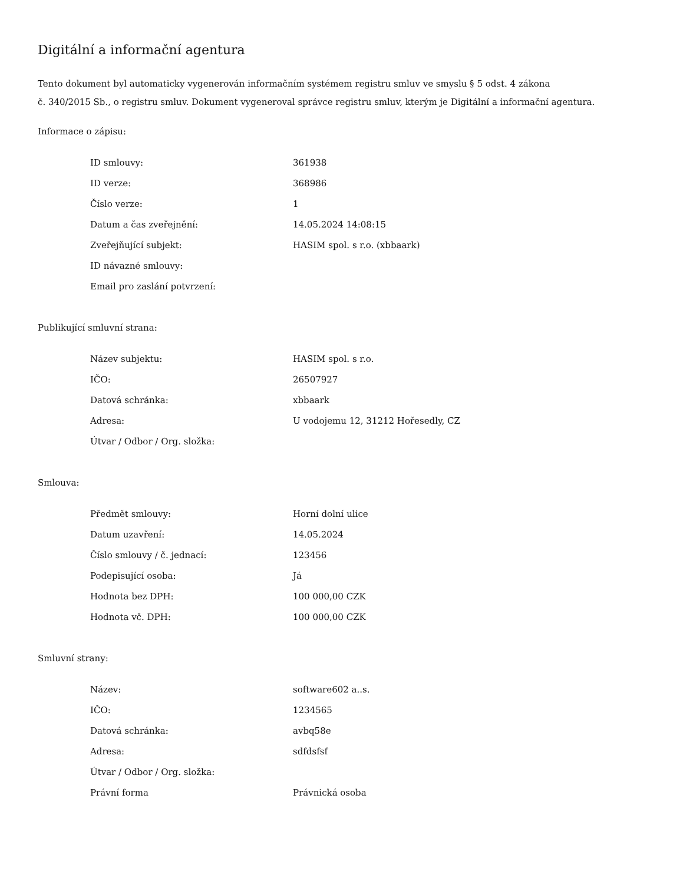Digitální a informační agentura
Tento dokument byl automaticky vygenerován informačním systémem registru smluv ve smyslu § 5 odst. 4 zákona
č. 340/2015 Sb., o registru smluv. Dokument vygeneroval správce registru smluv, kterým je Digitální a informační agentura.
Informace o zápisu:
| ID smlouvy: | 361938 |
| ID verze: | 368986 |
| Číslo verze: | 1 |
| Datum a čas zveřejnění: | 14.05.2024 14:08:15 |
| Zveřejňující subjekt: | HASIM spol. s r.o. (xbbaark) |
| ID návazné smlouvy: | |
| Email pro zaslání potvrzení: | |
Publikující smluvní strana:
| Název subjektu: | HASIM spol. s r.o. |
| IČO: | 26507927 |
| Datová schránka: | xbbaark |
| Adresa: | U vodojemu 12, 31212 Hořesedly, CZ |
| Útvar / Odbor / Org. složka: | |
Smlouva:
| Předmět smlouvy: | Horní dolní ulice |
| Datum uzavření: | 14.05.2024 |
| Číslo smlouvy / č. jednací: | 123456 |
| Podepisující osoba: | Já |
| Hodnota bez DPH: | 100 000,00 CZK |
| Hodnota vč. DPH: | 100 000,00 CZK |
Smluvní strany:
| Název: | software602 a..s. |
| IČO: | 1234565 |
| Datová schránka: | avbq58e |
| Adresa: | sdfdsfsf |
| Útvar / Odbor / Org. složka: | |
| Právní forma | Právnická osoba |